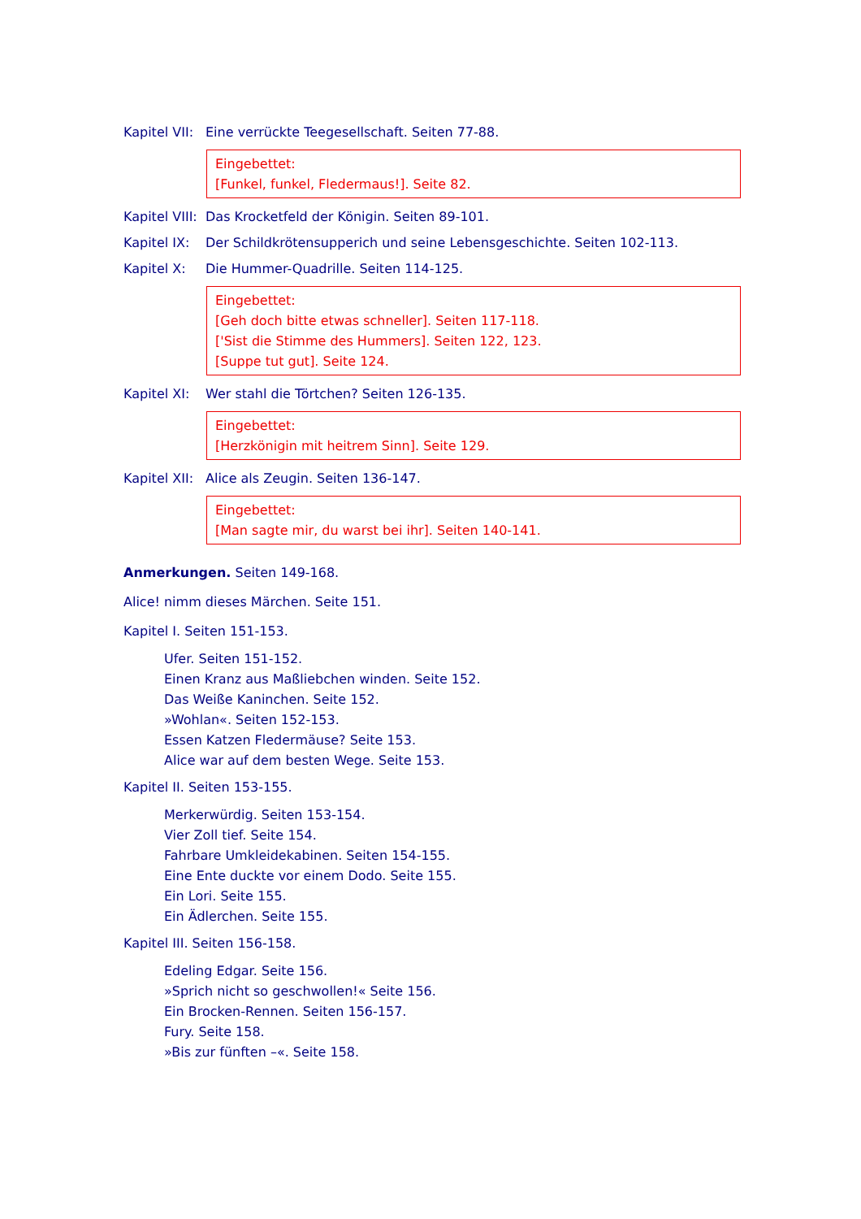Kapitel VII: Eine verrückte Teegesellschaft. Seiten 77-88.
Eingebettet:
[Funkel, funkel, Fledermaus!]. Seite 82.
Kapitel VIII: Das Krocketfeld der Königin. Seiten 89-101.
Kapitel IX: Der Schildkrötensupperich und seine Lebensgeschichte. Seiten 102-113.
Kapitel X: Die Hummer-Quadrille. Seiten 114-125.
Eingebettet:
[Geh doch bitte etwas schneller]. Seiten 117-118.
['Sist die Stimme des Hummers]. Seiten 122, 123.
[Suppe tut gut]. Seite 124.
Kapitel XI: Wer stahl die Törtchen? Seiten 126-135.
Eingebettet:
[Herzkönigin mit heitrem Sinn]. Seite 129.
Kapitel XII: Alice als Zeugin. Seiten 136-147.
Eingebettet:
[Man sagte mir, du warst bei ihr]. Seiten 140-141.
Anmerkungen. Seiten 149-168.
Alice! nimm dieses Märchen. Seite 151.
Kapitel I. Seiten 151-153.
Ufer. Seiten 151-152.
Einen Kranz aus Maßliebchen winden. Seite 152.
Das Weiße Kaninchen. Seite 152.
»Wohlan«. Seiten 152-153.
Essen Katzen Fledermäuse? Seite 153.
Alice war auf dem besten Wege. Seite 153.
Kapitel II. Seiten 153-155.
Merkerwürdig. Seiten 153-154.
Vier Zoll tief. Seite 154.
Fahrbare Umkleidekabinen. Seiten 154-155.
Eine Ente duckte vor einem Dodo. Seite 155.
Ein Lori. Seite 155.
Ein Ädlerchen. Seite 155.
Kapitel III. Seiten 156-158.
Edeling Edgar. Seite 156.
»Sprich nicht so geschwollen!« Seite 156.
Ein Brocken-Rennen. Seiten 156-157.
Fury. Seite 158.
»Bis zur fünften –«. Seite 158.